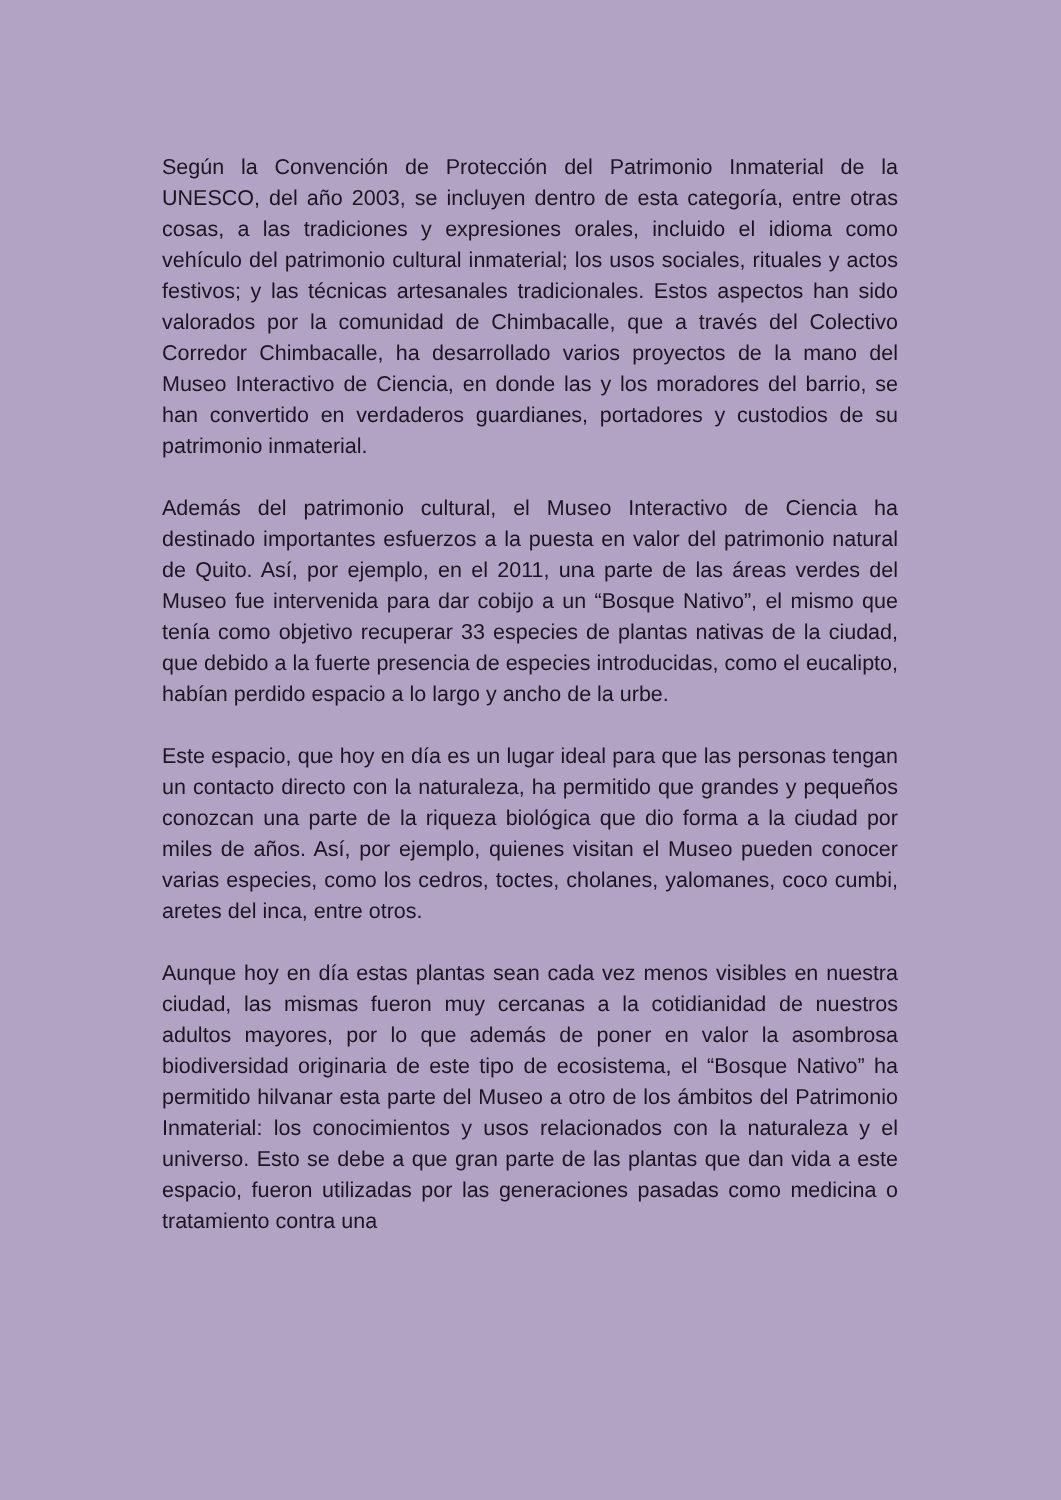Según la Convención de Protección del Patrimonio Inmaterial de la UNESCO, del año 2003, se incluyen dentro de esta categoría, entre otras cosas, a las tradiciones y expresiones orales, incluido el idioma como vehículo del patrimonio cultural inmaterial; los usos sociales, rituales y actos festivos; y las técnicas artesanales tradicionales. Estos aspectos han sido valorados por la comunidad de Chimbacalle, que a través del Colectivo Corredor Chimbacalle, ha desarrollado varios proyectos de la mano del Museo Interactivo de Ciencia, en donde las y los moradores del barrio, se han convertido en verdaderos guardianes, portadores y custodios de su patrimonio inmaterial.
Además del patrimonio cultural, el Museo Interactivo de Ciencia ha destinado importantes esfuerzos a la puesta en valor del patrimonio natural de Quito. Así, por ejemplo, en el 2011, una parte de las áreas verdes del Museo fue intervenida para dar cobijo a un “Bosque Nativo”, el mismo que tenía como objetivo recuperar 33 especies de plantas nativas de la ciudad, que debido a la fuerte presencia de especies introducidas, como el eucalipto, habían perdido espacio a lo largo y ancho de la urbe.
Este espacio, que hoy en día es un lugar ideal para que las personas tengan un contacto directo con la naturaleza, ha permitido que grandes y pequeños conozcan una parte de la riqueza biológica que dio forma a la ciudad por miles de años. Así, por ejemplo, quienes visitan el Museo pueden conocer varias especies, como los cedros, toctes, cholanes, yalomanes, coco cumbi, aretes del inca, entre otros.
Aunque hoy en día estas plantas sean cada vez menos visibles en nuestra ciudad, las mismas fueron muy cercanas a la cotidianidad de nuestros adultos mayores, por lo que además de poner en valor la asombrosa biodiversidad originaria de este tipo de ecosistema, el “Bosque Nativo” ha permitido hilvanar esta parte del Museo a otro de los ámbitos del Patrimonio Inmaterial: los conocimientos y usos relacionados con la naturaleza y el universo. Esto se debe a que gran parte de las plantas que dan vida a este espacio, fueron utilizadas por las generaciones pasadas como medicina o tratamiento contra una